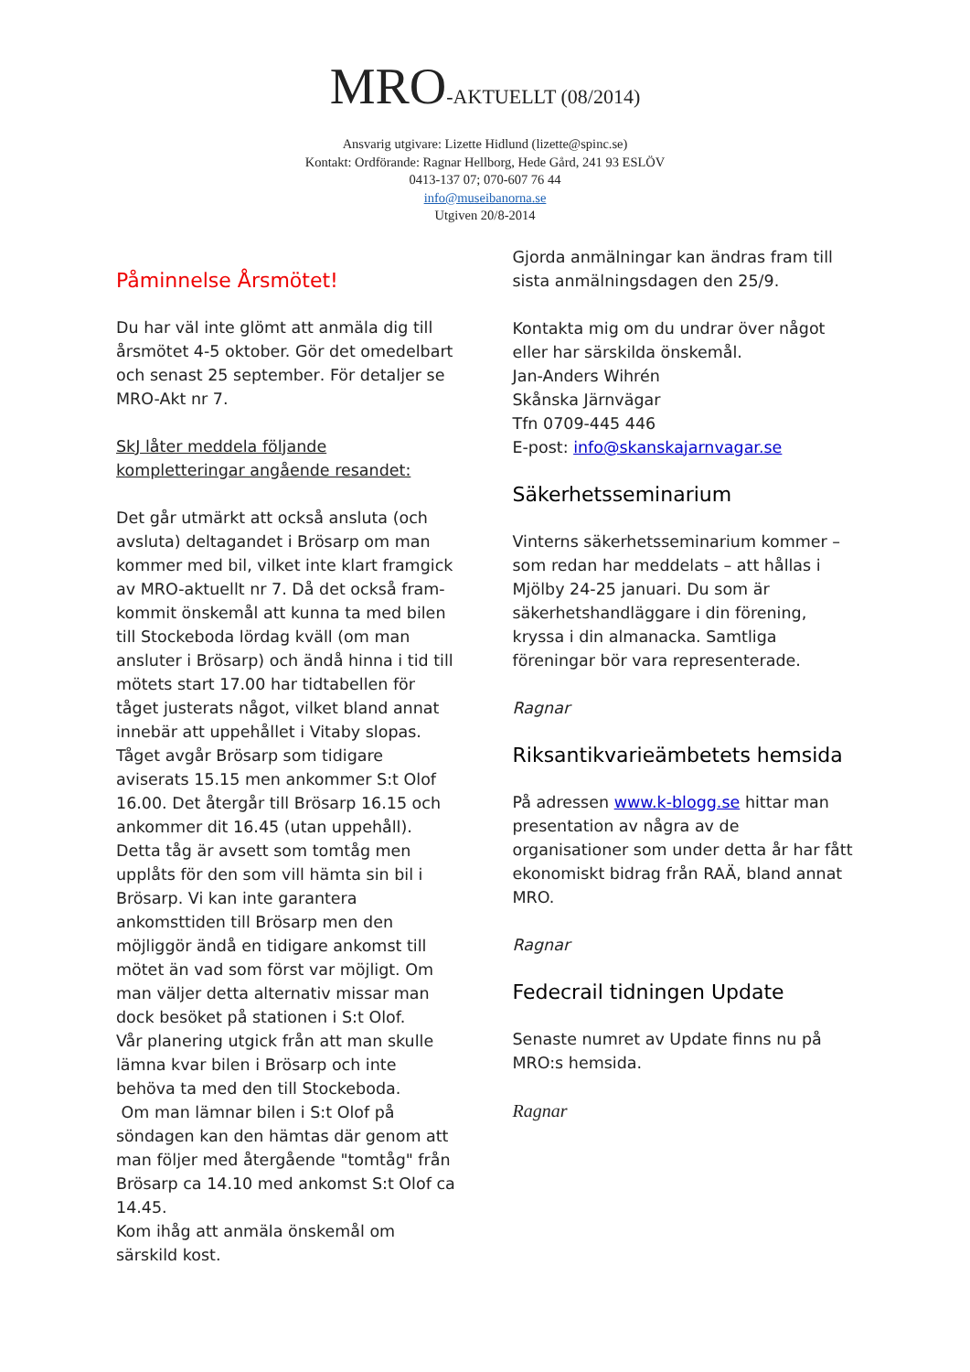MRO-AKTUELLT (08/2014)
Ansvarig utgivare: Lizette Hidlund (lizette@spinc.se)
Kontakt: Ordförande: Ragnar Hellborg, Hede Gård, 241 93 ESLÖV
0413-137 07; 070-607 76 44
info@museibanorna.se
Utgiven 20/8-2014
Påminnelse Årsmötet!
Du har väl inte glömt att anmäla dig till årsmötet 4-5 oktober. Gör det omedelbart och senast 25 september. För detaljer se MRO-Akt nr 7.
SkJ låter meddela följande kompletteringar angående resandet:
Det går utmärkt att också ansluta (och avsluta) deltagandet i Brösarp om man kommer med bil, vilket inte klart framgick av MRO-aktuellt nr 7. Då det också fram-kommit önskemål att kunna ta med bilen till Stockeboda lördag kväll (om man ansluter i Brösarp) och ändå hinna i tid till mötets start 17.00 har tidtabellen för tåget justerats något, vilket bland annat innebär att uppehållet i Vitaby slopas. Tåget avgår Brösarp som tidigare aviserats 15.15 men ankommer S:t Olof 16.00. Det återgår till Brösarp 16.15 och ankommer dit 16.45 (utan uppehåll). Detta tåg är avsett som tomtåg men upplåts för den som vill hämta sin bil i Brösarp. Vi kan inte garantera ankomsttiden till Brösarp men den möjliggör ändå en tidigare ankomst till mötet än vad som först var möjligt. Om man väljer detta alternativ missar man dock besöket på stationen i S:t Olof.
Vår planering utgick från att man skulle lämna kvar bilen i Brösarp och inte behöva ta med den till Stockeboda.
Om man lämnar bilen i S:t Olof på söndagen kan den hämtas där genom att man följer med återgående "tomtåg" från Brösarp ca 14.10 med ankomst S:t Olof ca 14.45.
Kom ihåg att anmäla önskemål om särskild kost.
Gjorda anmälningar kan ändras fram till sista anmälningsdagen den 25/9.
Kontakta mig om du undrar över något eller har särskilda önskemål.
Jan-Anders Wihrén
Skånska Järnvägar
Tfn 0709-445 446
E-post: info@skanskajarnvagar.se
Säkerhetsseminarium
Vinterns säkerhetsseminarium kommer – som redan har meddelats – att hållas i Mjölby 24-25 januari. Du som är säkerhetshandläggare i din förening, kryssa i din almanacka. Samtliga föreningar bör vara representerade.
Ragnar
Riksantikvarieämbetets hemsida
På adressen www.k-blogg.se hittar man presentation av några av de organisationer som under detta år har fått ekonomiskt bidrag från RAÄ, bland annat MRO.
Ragnar
Fedecrail tidningen Update
Senaste numret av Update finns nu på MRO:s hemsida.
Ragnar